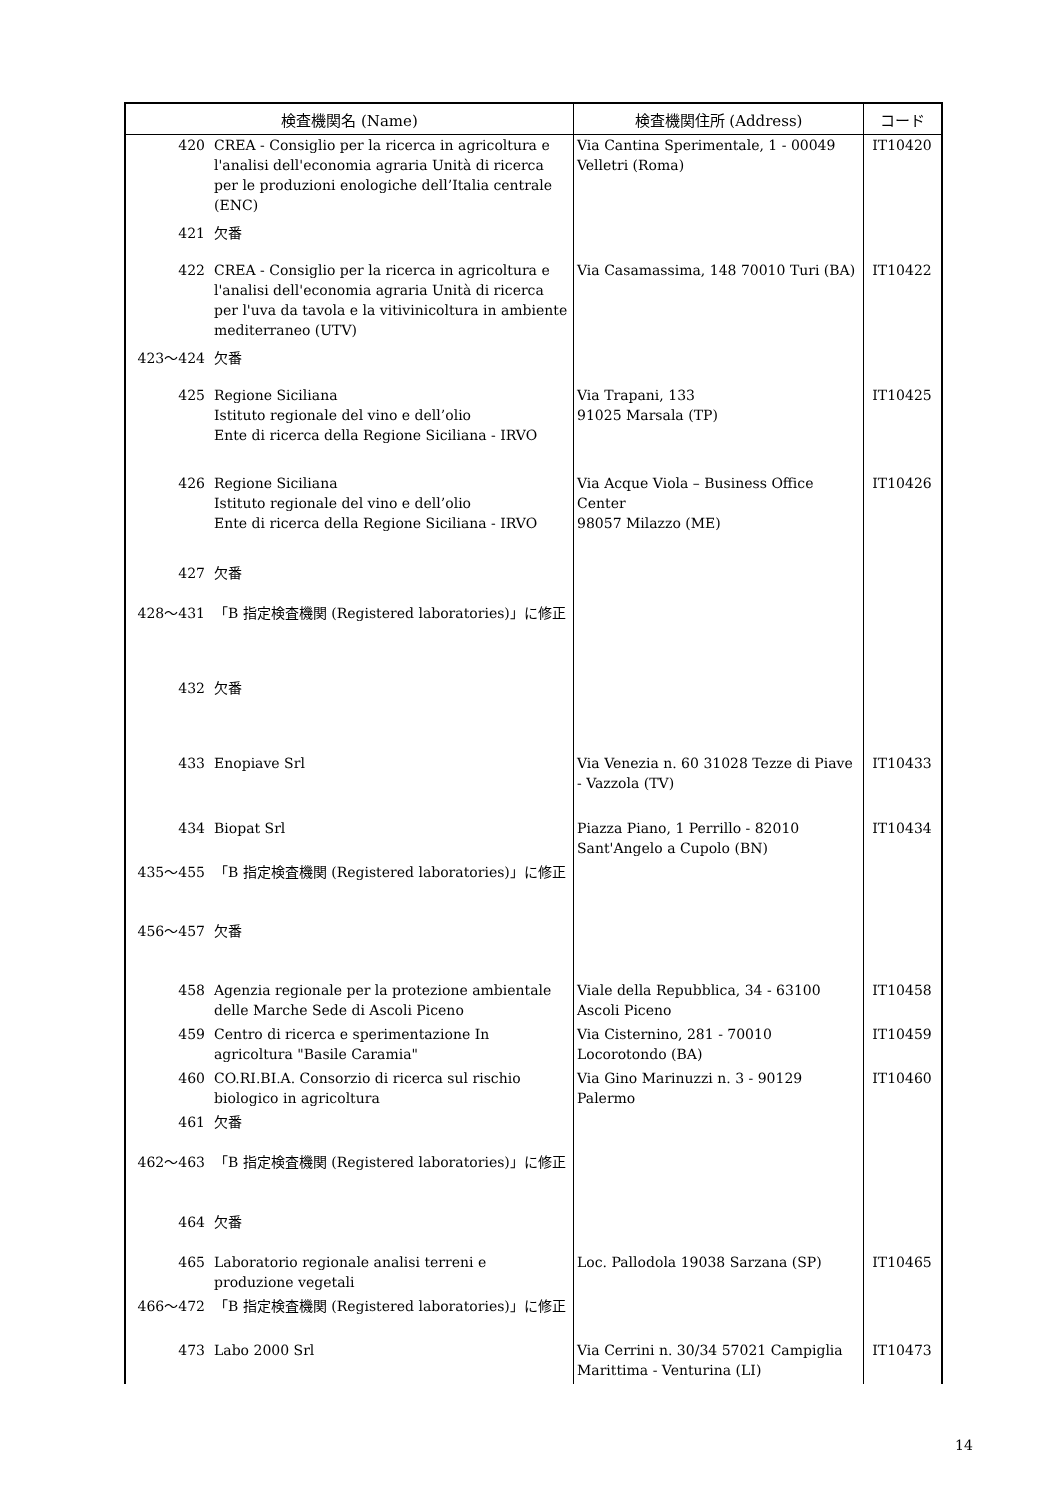| 検査機関名 (Name) | | 検査機関住所 (Address) | コード |
| --- | --- | --- | --- |
| 420 | CREA - Consiglio per la ricerca in agricoltura e l'analisi dell'economia agraria Unità di ricerca per le produzioni enologiche dell’Italia centrale (ENC) | Via Cantina Sperimentale, 1 - 00049 Velletri (Roma) | IT10420 |
| 421 | 欠番 | | |
| 422 | CREA - Consiglio per la ricerca in agricoltura e l'analisi dell'economia agraria Unità di ricerca per l'uva da tavola e la vitivinicoltura in ambiente mediterraneo (UTV) | Via Casamassima, 148 70010 Turi (BA) | IT10422 |
| 423～424 | 欠番 | | |
| 425 | Regione Siciliana Istituto regionale del vino e dell’olio Ente di ricerca della Regione Siciliana - IRVO | Via Trapani, 133 91025 Marsala (TP) | IT10425 |
| 426 | Regione Siciliana Istituto regionale del vino e dell’olio Ente di ricerca della Regione Siciliana - IRVO | Via Acque Viola – Business Office Center 98057 Milazzo (ME) | IT10426 |
| 427 | 欠番 | | |
| 428～431 | 「B 指定検査機関 (Registered laboratories)」に修正 | | |
| 432 | 欠番 | | |
| 433 | Enopiave Srl | Via Venezia n. 60 31028 Tezze di Piave - Vazzola (TV) | IT10433 |
| 434 | Biopat Srl | Piazza Piano, 1 Perrillo - 82010 Sant'Angelo a Cupolo (BN) | IT10434 |
| 435～455 | 「B 指定検査機関 (Registered laboratories)」に修正 | | |
| 456～457 | 欠番 | | |
| 458 | Agenzia regionale per la protezione ambientale delle Marche Sede di Ascoli Piceno | Viale della Repubblica, 34 - 63100 Ascoli Piceno | IT10458 |
| 459 | Centro di ricerca e sperimentazione In agricoltura "Basile Caramia" | Via Cisternino, 281 - 70010 Locorotondo (BA) | IT10459 |
| 460 | CO.RI.BI.A. Consorzio di ricerca sul rischio biologico in agricoltura | Via Gino Marinuzzi n. 3 - 90129 Palermo | IT10460 |
| 461 | 欠番 | | |
| 462～463 | 「B 指定検査機関 (Registered laboratories)」に修正 | | |
| 464 | 欠番 | | |
| 465 | Laboratorio regionale analisi terreni e produzione vegetali | Loc. Pallodola 19038 Sarzana (SP) | IT10465 |
| 466～472 | 「B 指定検査機関 (Registered laboratories)」に修正 | | |
| 473 | Labo 2000 Srl | Via Cerrini n. 30/34 57021 Campiglia Marittima - Venturina (LI) | IT10473 |
14